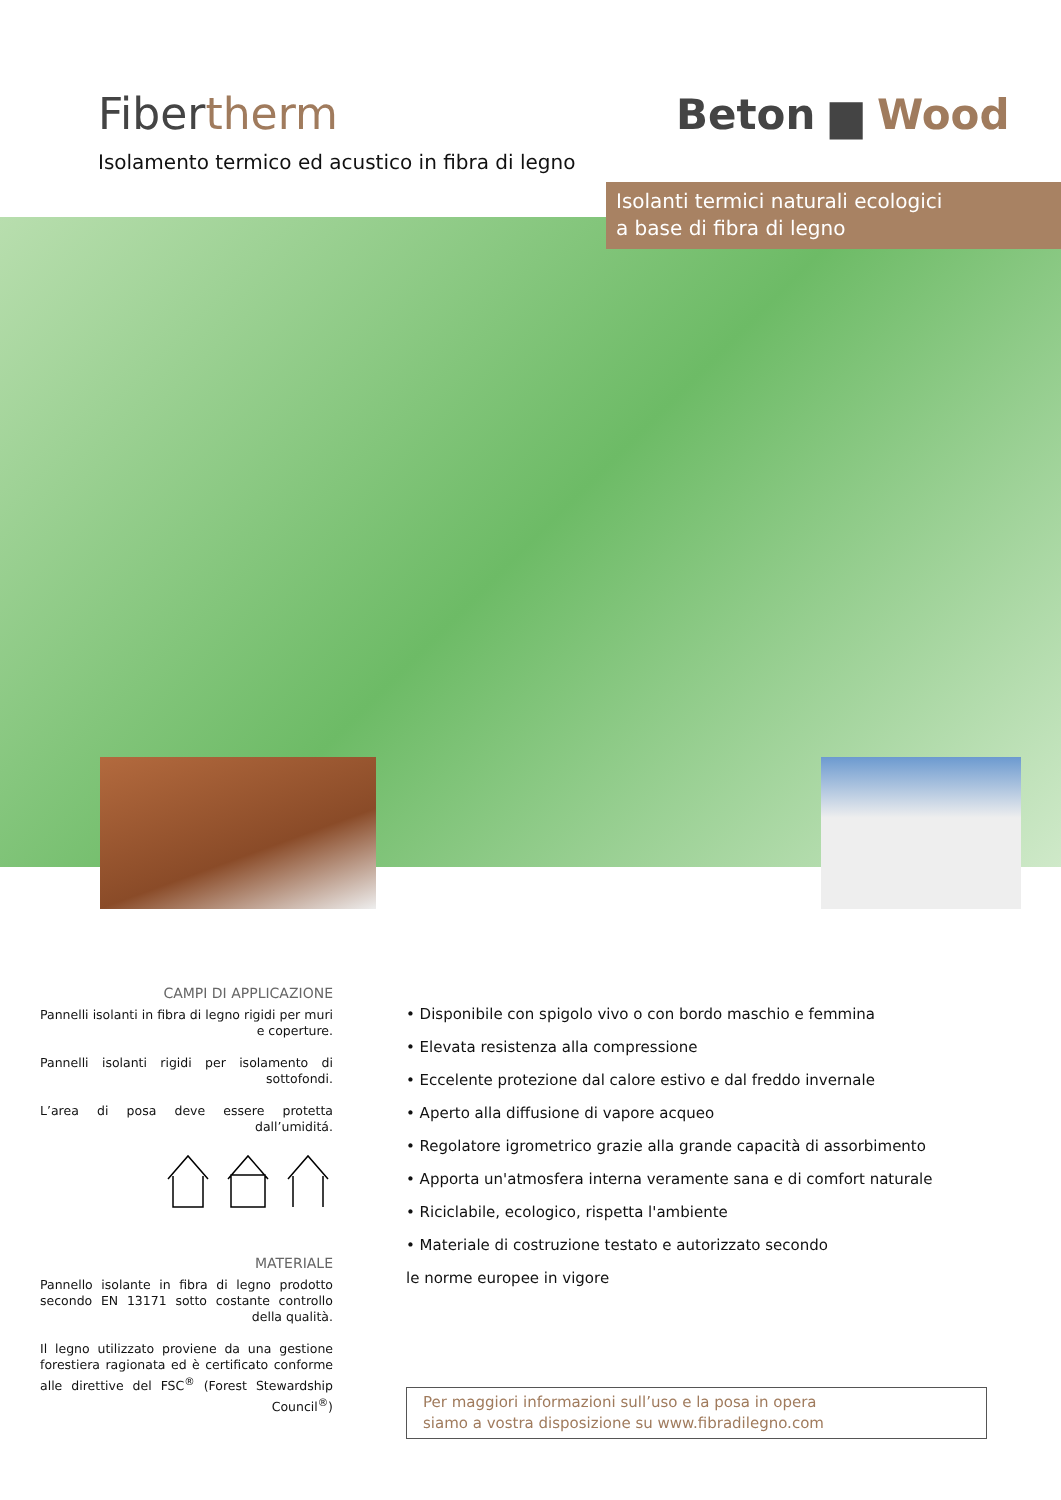Fibertherm
Isolamento termico ed acustico in fibra di legno
Beton ▆ Wood
Isolanti termici naturali ecologici
a base di fibra di legno
CAMPI DI APPLICAZIONE
Pannelli isolanti in fibra di legno rigidi per muri e coperture.
Pannelli isolanti rigidi per isolamento di sottofondi.
L’area di posa deve essere protetta dall’umiditá.
MATERIALE
Pannello isolante in fibra di legno prodotto secondo EN 13171 sotto costante controllo della qualità.
Il legno utilizzato proviene da una gestione forestiera ragionata ed è certificato conforme alle direttive del FSC<sup>®</sup> (Forest Stewardship Council<sup>®</sup>)
• Disponibile con spigolo vivo o con bordo maschio e femmina
• Elevata resistenza alla compressione
• Eccelente protezione dal calore estivo e dal freddo invernale
• Aperto alla diffusione di vapore acqueo
• Regolatore igrometrico grazie alla grande capacità di assorbimento
• Apporta un'atmosfera interna veramente sana e di comfort naturale
• Riciclabile, ecologico, rispetta l'ambiente
• Materiale di costruzione testato e autorizzato secondo
le norme europee in vigore
Per maggiori informazioni sull’uso e la posa in opera
siamo a vostra disposizione su www.fibradilegno.com